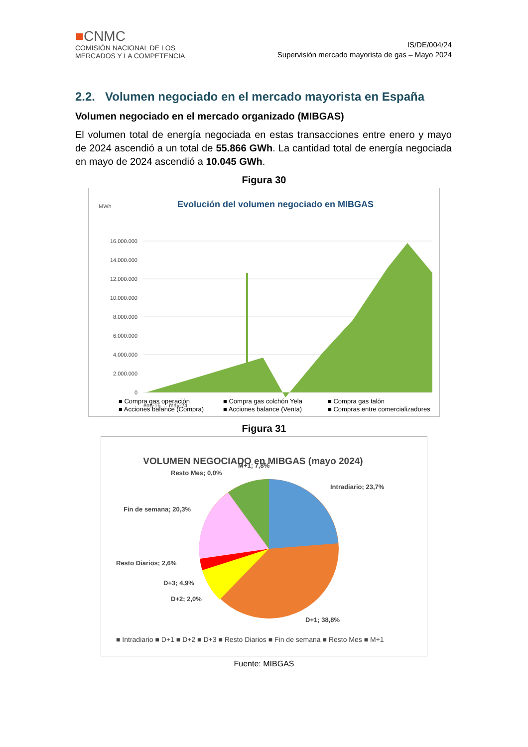■CNMC
COMISIÓN NACIONAL DE LOS
MERCADOS Y LA COMPETENCIA
IS/DE/004/24
Supervisión mercado mayorista de gas – Mayo 2024
2.2. Volumen negociado en el mercado mayorista en España
Volumen negociado en el mercado organizado (MIBGAS)
El volumen total de energía negociada en estas transacciones entre enero y mayo de 2024 ascendió a un total de 55.866 GWh. La cantidad total de energía negociada en mayo de 2024 ascendió a 10.045 GWh.
Figura 30
MWh
Evolución del volumen negociado en MIBGAS
16.000.000
14.000.000
12.000.000
10.000.000
8.000.000
6.000.000
4.000.000
2.000.000
0
ene-16 … may-24
■ Compra gas operación
■ Compra gas colchón Yela
■ Compra gas talón
■ Acciones balance (Compra)
■ Acciones balance (Venta)
■ Compras entre comercializadores
Figura 31
VOLUMEN NEGOCIADO en MIBGAS (mayo 2024)
Intradiario; 23,7%
D+1; 38,8%
D+2; 2,0%
D+3; 4,9%
Resto Diarios; 2,6%
Fin de semana; 20,3%
Resto Mes; 0,0%
M+1; 7,8%
■ Intradiario ■ D+1 ■ D+2 ■ D+3 ■ Resto Diarios ■ Fin de semana ■ Resto Mes ■ M+1
Fuente: MIBGAS